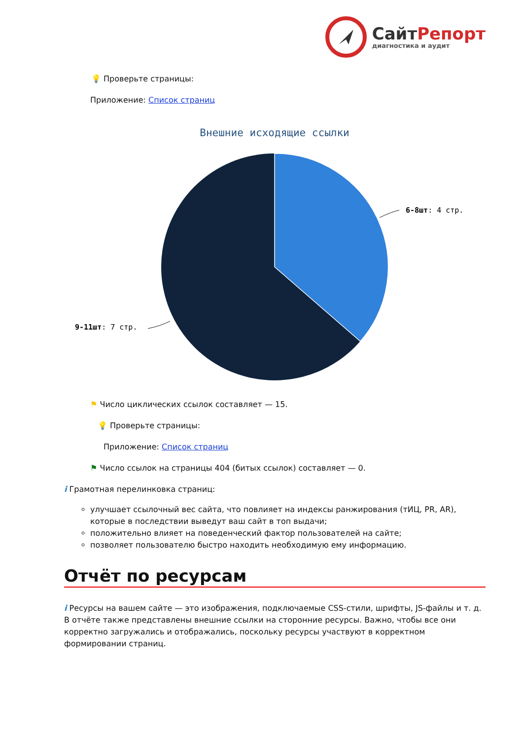СайтРепорт
диагностика и аудит
💡 Проверьте страницы:
Приложение: Список страниц
Внешние исходящие ссылки
6-8шт: 4 стр.
9-11шт: 7 стр.
⚑ Число циклических ссылок составляет — 15.
💡 Проверьте страницы:
Приложение: Список страниц
⚑ Число ссылок на страницы 404 (битых ссылок) составляет — 0.
i Грамотная перелинковка страниц:
улучшает ссылочный вес сайта, что повлияет на индексы ранжирования (тИЦ, PR, AR), которые в последствии выведут ваш сайт в топ выдачи;
положительно влияет на поведенческий фактор пользователей на сайте;
позволяет пользователю быстро находить необходимую ему информацию.
Отчёт по ресурсам
i Ресурсы на вашем сайте — это изображения, подключаемые CSS-стили, шрифты, JS-файлы и т. д. В отчёте также представлены внешние ссылки на сторонние ресурсы. Важно, чтобы все они корректно загружались и отображались, поскольку ресурсы участвуют в корректном формировании страниц.